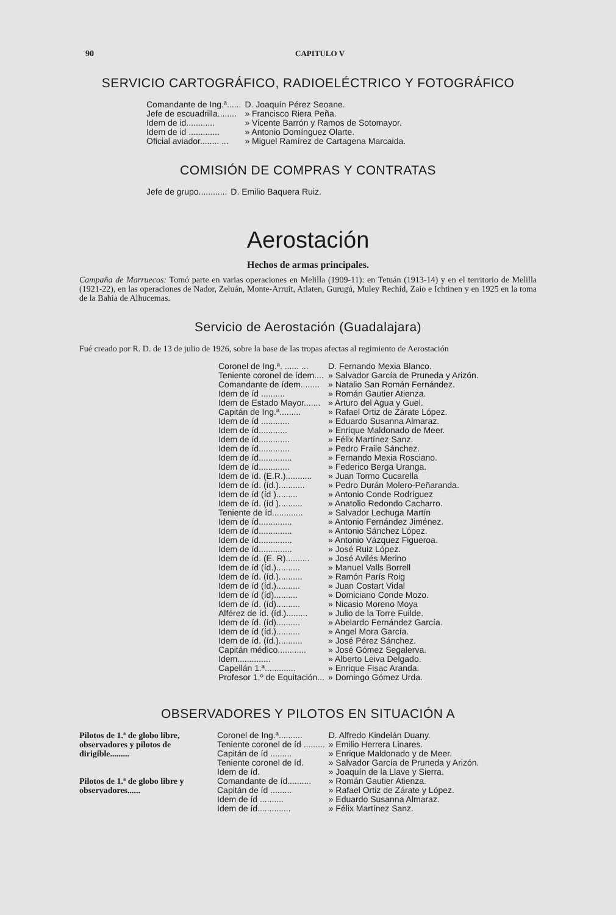90 CAPITULO V
SERVICIO CARTOGRÁFICO, RADIOELÉCTRICO Y FOTOGRÁFICO
| Comandante de Ing.ª...... | D. Joaquín Pérez Seoane. |
| Jefe de escuadrilla........ | » Francisco Riera Peña. |
| Idem de id............ | » Vicente Barrón y Ramos de Sotomayor. |
| Idem de id ............. | » Antonio Domínguez Olarte. |
| Oficial aviador........ ... | » Miguel Ramírez de Cartagena Marcaida. |
COMISIÓN DE COMPRAS Y CONTRATAS
| Jefe de grupo............ | D. Emilio Baquera Ruiz. |
Aerostación
Hechos de armas principales.
Campaña de Marruecos: Tomó parte en varias operaciones en Melilla (1909-11): en Tetuán (1913-14) y en el territorio de Melilla (1921-22), en las operaciones de Nador, Zeluán, Monte-Arruit, Atlaten, Gurugú, Muley Rechid, Zaio e Ichtinen y en 1925 en la toma de la Bahía de Alhucemas.
Servicio de Aerostación (Guadalajara)
Fué creado por R. D. de 13 de julio de 1926, sobre la base de las tropas afectas al regimiento de Aerostación
| Coronel de Ing.ª. ...... ... | D. Fernando Mexia Blanco. |
| Teniente coronel de ídem.... | » Salvador García de Pruneda y Arizón. |
| Comandante de ídem........ | » Natalio San Román Fernández. |
| Idem de íd .......... | » Román Gautier Atienza. |
| Idem de Estado Mayor....... | » Arturo del Agua y Guel. |
| Capitán de Ing.ª......... | » Rafael Ortiz de Zárate López. |
| Idem de íd ............ | » Eduardo Susanna Almaraz. |
| Idem de íd............ | » Enrique Maldonado de Meer. |
| Idem de íd............. | » Félix Martínez Sanz. |
| Idem de íd............. | » Pedro Fraile Sánchez. |
| Idem de íd.............. | » Fernando Mexia Rosciano. |
| Idem de íd............. | » Federico Berga Uranga. |
| Idem de íd. (E.R.)........... | » Juan Tormo Cucarella |
| Idem de íd. (íd.)........... | » Pedro Durán Molero-Peñaranda. |
| Idem de íd (íd )......... | » Antonio Conde Rodríguez |
| Idem de íd. (íd ).......... | » Anatolio Redondo Cacharro. |
| Teniente de íd............. | » Salvador Lechuga Martín |
| Idem de íd.............. | » Antonio Fernández Jiménez. |
| Idem de íd.............. | » Antonio Sánchez López. |
| Idem de íd.............. | » Antonio Vázquez Figueroa. |
| Idem de íd.............. | » José Ruiz López. |
| Idem de íd. (E. R).......... | » José Avilés Merino |
| Idem de íd (íd.).......... | » Manuel Valls Borrell |
| Idem de íd. (íd.).......... | » Ramón París Roig |
| Idem de íd (íd.).......... | » Juan Costart Vidal |
| Idem de íd (íd).......... | » Domiciano Conde Mozo. |
| Idem de íd. (íd).......... | » Nicasio Moreno Moya |
| Alférez de íd. (íd.)......... | » Julio de la Torre Fuilde. |
| Idem de íd. (íd).......... | » Abelardo Fernández García. |
| Idem de íd (íd.).......... | » Angel Mora García. |
| Idem de íd. (íd.).......... | » José Pérez Sánchez. |
| Capitán médico............ | » José Gómez Segalerva. |
| Idem.............. | » Alberto Leiva Delgado. |
| Capellán 1.ª............. | » Enrique Fisac Aranda. |
| Profesor 1.º de Equitación... | » Domingo Gómez Urda. |
OBSERVADORES Y PILOTOS EN SITUACIÓN A
| Pilotos de 1.ª de globo libre, observadores y pilotos de dirigible......... | Coronel de Ing.ª.......... | D. Alfredo Kindelán Duany. |
| | Teniente coronel de íd ......... | » Emilio Herrera Linares. |
| | Capitán de íd ......... | » Enrique Maldonado y de Meer. |
| Pilotos de 1.ª de globo libre y observadores...... | Teniente coronel de íd. | » Salvador García de Pruneda y Arizón. |
| | Idem de íd. | » Joaquín de la Llave y Sierra. |
| | Comandante de íd.......... | » Román Gautier Atienza. |
| | Capitán de íd ......... | » Rafael Ortiz de Zárate y López. |
| | Idem de íd .......... | » Eduardo Susanna Almaraz. |
| | Idem de íd.............. | » Félix Martínez Sanz. |